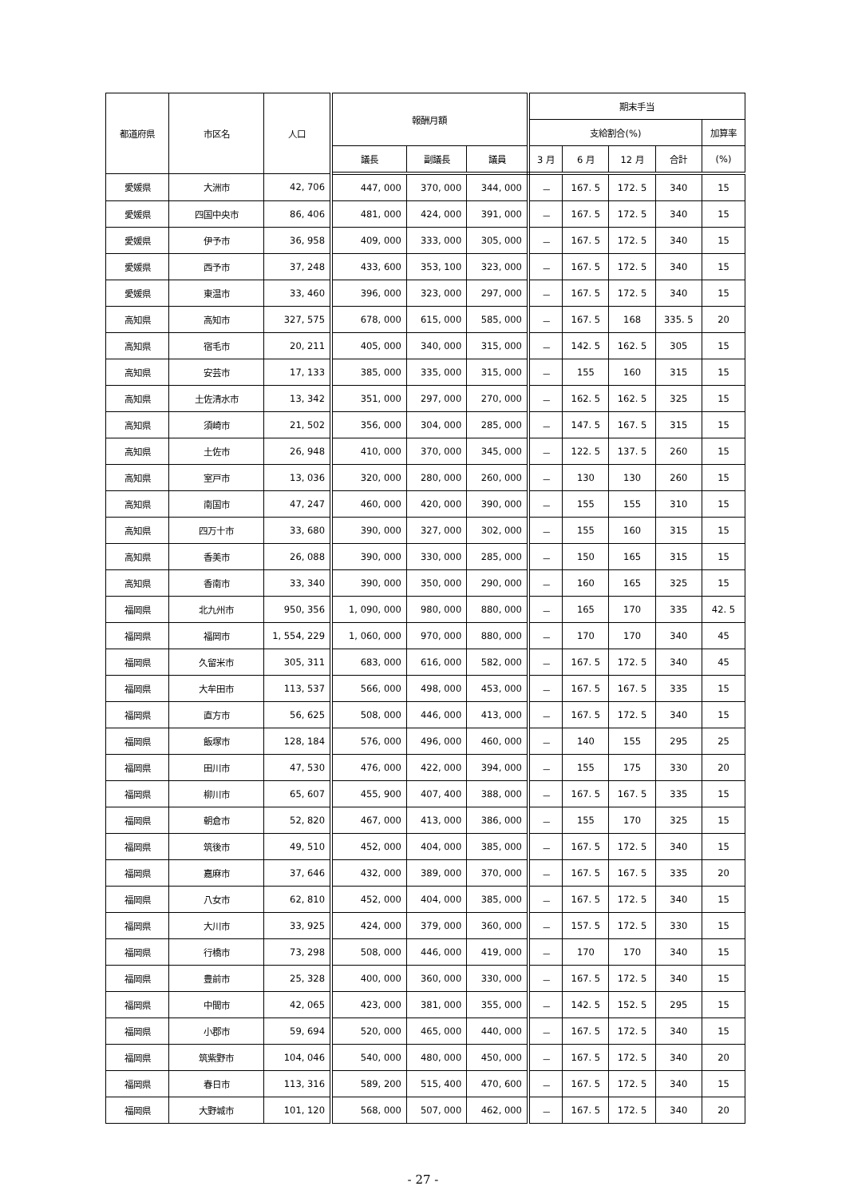| 都道府県 | 市区名 | 人口 | 報酬月額 | | | 期末手当 | | | | |
| --- | --- | --- | --- | --- | --- | --- | --- | --- | --- | --- |
| | | | | | | 支給割合(%) | | | | 加算率 |
| | | | 議長 | 副議長 | 議員 | 3 月 | 6 月 | 12 月 | 合計 | (%) |
| 愛媛県 | 大洲市 | 42, 706 | 447, 000 | 370, 000 | 344, 000 | － | 167. 5 | 172. 5 | 340 | 15 |
| 愛媛県 | 四国中央市 | 86, 406 | 481, 000 | 424, 000 | 391, 000 | － | 167. 5 | 172. 5 | 340 | 15 |
| 愛媛県 | 伊予市 | 36, 958 | 409, 000 | 333, 000 | 305, 000 | － | 167. 5 | 172. 5 | 340 | 15 |
| 愛媛県 | 西予市 | 37, 248 | 433, 600 | 353, 100 | 323, 000 | － | 167. 5 | 172. 5 | 340 | 15 |
| 愛媛県 | 東温市 | 33, 460 | 396, 000 | 323, 000 | 297, 000 | － | 167. 5 | 172. 5 | 340 | 15 |
| 高知県 | 高知市 | 327, 575 | 678, 000 | 615, 000 | 585, 000 | － | 167. 5 | 168 | 335. 5 | 20 |
| 高知県 | 宿毛市 | 20, 211 | 405, 000 | 340, 000 | 315, 000 | － | 142. 5 | 162. 5 | 305 | 15 |
| 高知県 | 安芸市 | 17, 133 | 385, 000 | 335, 000 | 315, 000 | － | 155 | 160 | 315 | 15 |
| 高知県 | 土佐清水市 | 13, 342 | 351, 000 | 297, 000 | 270, 000 | － | 162. 5 | 162. 5 | 325 | 15 |
| 高知県 | 須崎市 | 21, 502 | 356, 000 | 304, 000 | 285, 000 | － | 147. 5 | 167. 5 | 315 | 15 |
| 高知県 | 土佐市 | 26, 948 | 410, 000 | 370, 000 | 345, 000 | － | 122. 5 | 137. 5 | 260 | 15 |
| 高知県 | 室戸市 | 13, 036 | 320, 000 | 280, 000 | 260, 000 | － | 130 | 130 | 260 | 15 |
| 高知県 | 南国市 | 47, 247 | 460, 000 | 420, 000 | 390, 000 | － | 155 | 155 | 310 | 15 |
| 高知県 | 四万十市 | 33, 680 | 390, 000 | 327, 000 | 302, 000 | － | 155 | 160 | 315 | 15 |
| 高知県 | 香美市 | 26, 088 | 390, 000 | 330, 000 | 285, 000 | － | 150 | 165 | 315 | 15 |
| 高知県 | 香南市 | 33, 340 | 390, 000 | 350, 000 | 290, 000 | － | 160 | 165 | 325 | 15 |
| 福岡県 | 北九州市 | 950, 356 | 1, 090, 000 | 980, 000 | 880, 000 | － | 165 | 170 | 335 | 42. 5 |
| 福岡県 | 福岡市 | 1, 554, 229 | 1, 060, 000 | 970, 000 | 880, 000 | － | 170 | 170 | 340 | 45 |
| 福岡県 | 久留米市 | 305, 311 | 683, 000 | 616, 000 | 582, 000 | － | 167. 5 | 172. 5 | 340 | 45 |
| 福岡県 | 大牟田市 | 113, 537 | 566, 000 | 498, 000 | 453, 000 | － | 167. 5 | 167. 5 | 335 | 15 |
| 福岡県 | 直方市 | 56, 625 | 508, 000 | 446, 000 | 413, 000 | － | 167. 5 | 172. 5 | 340 | 15 |
| 福岡県 | 飯塚市 | 128, 184 | 576, 000 | 496, 000 | 460, 000 | － | 140 | 155 | 295 | 25 |
| 福岡県 | 田川市 | 47, 530 | 476, 000 | 422, 000 | 394, 000 | － | 155 | 175 | 330 | 20 |
| 福岡県 | 柳川市 | 65, 607 | 455, 900 | 407, 400 | 388, 000 | － | 167. 5 | 167. 5 | 335 | 15 |
| 福岡県 | 朝倉市 | 52, 820 | 467, 000 | 413, 000 | 386, 000 | － | 155 | 170 | 325 | 15 |
| 福岡県 | 筑後市 | 49, 510 | 452, 000 | 404, 000 | 385, 000 | － | 167. 5 | 172. 5 | 340 | 15 |
| 福岡県 | 嘉麻市 | 37, 646 | 432, 000 | 389, 000 | 370, 000 | － | 167. 5 | 167. 5 | 335 | 20 |
| 福岡県 | 八女市 | 62, 810 | 452, 000 | 404, 000 | 385, 000 | － | 167. 5 | 172. 5 | 340 | 15 |
| 福岡県 | 大川市 | 33, 925 | 424, 000 | 379, 000 | 360, 000 | － | 157. 5 | 172. 5 | 330 | 15 |
| 福岡県 | 行橋市 | 73, 298 | 508, 000 | 446, 000 | 419, 000 | － | 170 | 170 | 340 | 15 |
| 福岡県 | 豊前市 | 25, 328 | 400, 000 | 360, 000 | 330, 000 | － | 167. 5 | 172. 5 | 340 | 15 |
| 福岡県 | 中間市 | 42, 065 | 423, 000 | 381, 000 | 355, 000 | － | 142. 5 | 152. 5 | 295 | 15 |
| 福岡県 | 小郡市 | 59, 694 | 520, 000 | 465, 000 | 440, 000 | － | 167. 5 | 172. 5 | 340 | 15 |
| 福岡県 | 筑紫野市 | 104, 046 | 540, 000 | 480, 000 | 450, 000 | － | 167. 5 | 172. 5 | 340 | 20 |
| 福岡県 | 春日市 | 113, 316 | 589, 200 | 515, 400 | 470, 600 | － | 167. 5 | 172. 5 | 340 | 15 |
| 福岡県 | 大野城市 | 101, 120 | 568, 000 | 507, 000 | 462, 000 | － | 167. 5 | 172. 5 | 340 | 20 |
- 27 -